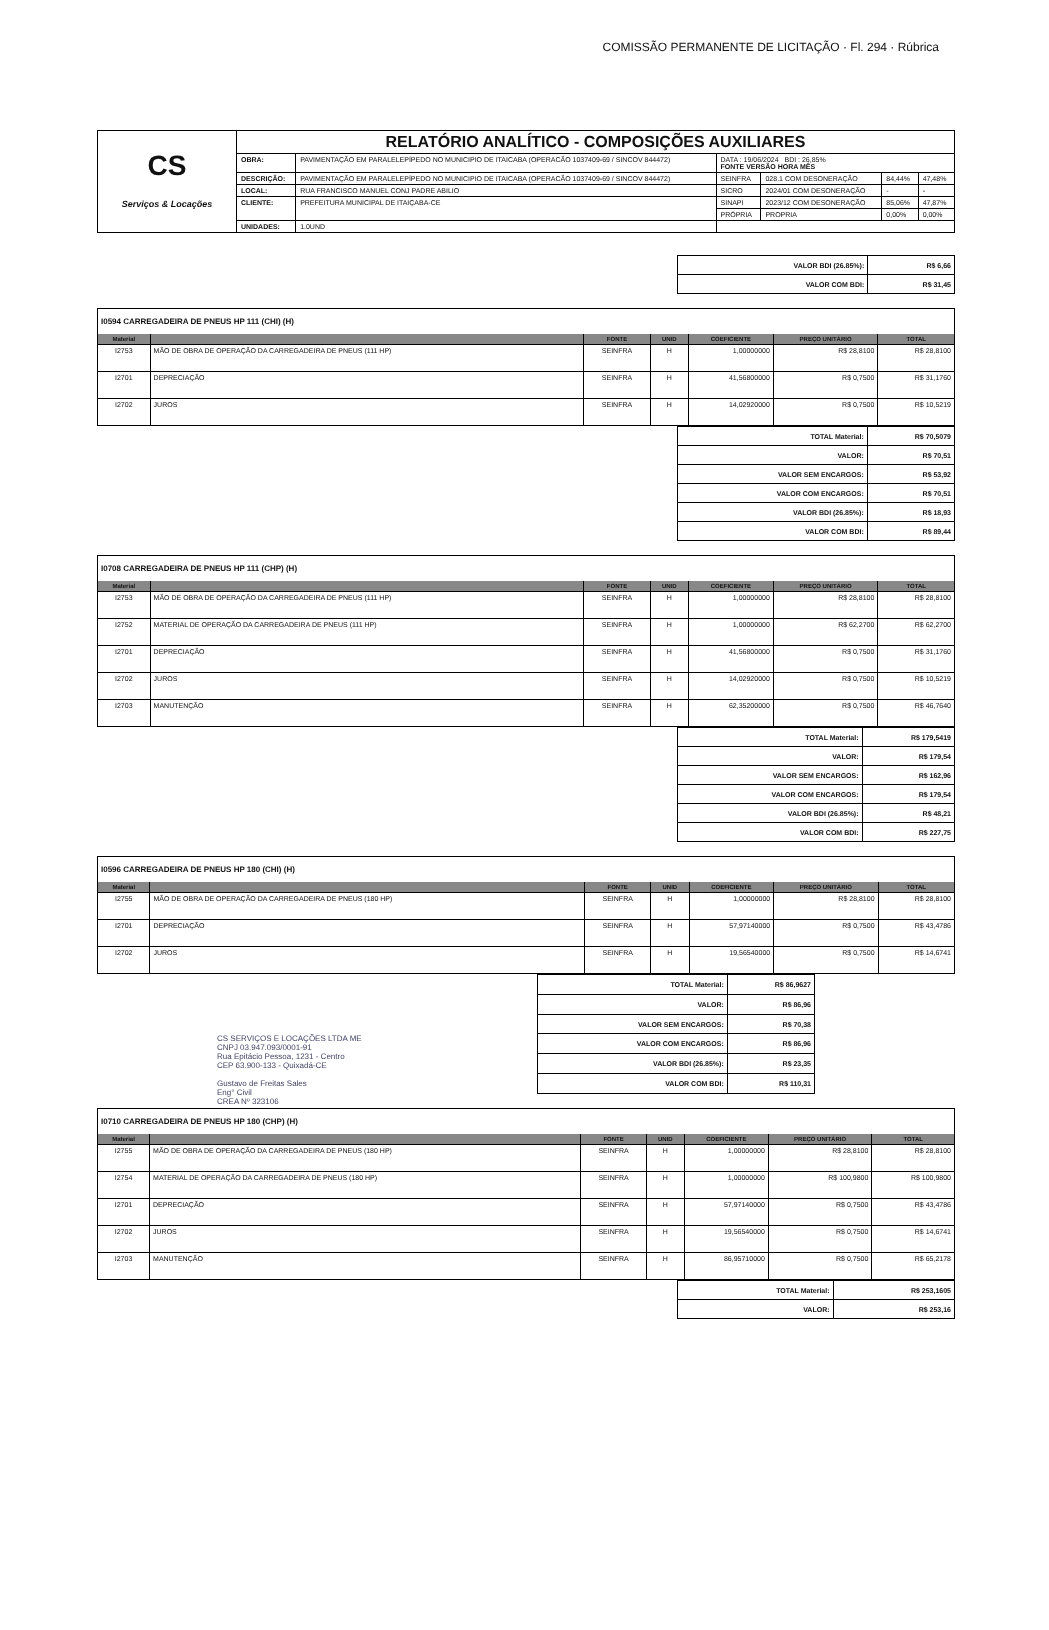COMISSÃO PERMANENTE DE LICITAÇÃO · Fl. 294 · Rúbrica
| CS Serviços & Locações | RELATÓRIO ANALÍTICO - COMPOSIÇÕES AUXILIARES | | | | | |
| | OBRA: | PAVIMENTAÇÃO EM PARALELEPÍPEDO NO MUNICIPIO DE ITAICABA (OPERACÃO 1037409-69 / SINCOV 844472) | DATA : 19/06/2024 BDI : 26,85% FONTE VERSÃO HORA MÊS | | | |
| | DESCRIÇÃO: | PAVIMENTAÇÃO EM PARALELEPÍPEDO NO MUNICIPIO DE ITAICABA (OPERACÃO 1037409-69 / SINCOV 844472) | SEINFRA | 028.1 COM DESONERAÇÃO | 84,44% | 47,48% |
| | LOCAL: | RUA FRANCISCO MANUEL CONJ PADRE ABILIO | SICRO | 2024/01 COM DESONERAÇÃO | - | - |
| | CLIENTE: | PREFEITURA MUNICIPAL DE ITAIÇABA-CE | SINAPI | 2023/12 COM DESONERAÇÃO | 85,06% | 47,87% |
| | | | PRÓPRIA | PROPRIA | 0,00% | 0,00% |
| | UNIDADES: | 1.0UND | | | | |
| VALOR BDI (26.85%): | R$ 6,66 |
| VALOR COM BDI: | R$ 31,45 |
| I0594 CARREGADEIRA DE PNEUS HP 111 (CHI) (H) | | | | | | |
| Material | | FONTE | UNID | COEFICIENTE | PREÇO UNITÁRIO | TOTAL |
| I2753 | MÃO DE OBRA DE OPERAÇÃO DA CARREGADEIRA DE PNEUS (111 HP) | SEINFRA | H | 1,00000000 | R$ 28,8100 | R$ 28,8100 |
| I2701 | DEPRECIAÇÃO | SEINFRA | H | 41,56800000 | R$ 0,7500 | R$ 31,1760 |
| I2702 | JUROS | SEINFRA | H | 14,02920000 | R$ 0,7500 | R$ 10,5219 |
| TOTAL Material: | R$ 70,5079 |
| VALOR: | R$ 70,51 |
| VALOR SEM ENCARGOS: | R$ 53,92 |
| VALOR COM ENCARGOS: | R$ 70,51 |
| VALOR BDI (26.85%): | R$ 18,93 |
| VALOR COM BDI: | R$ 89,44 |
| I0708 CARREGADEIRA DE PNEUS HP 111 (CHP) (H) | | | | | | |
| Material | | FONTE | UNID | COEFICIENTE | PREÇO UNITÁRIO | TOTAL |
| I2753 | MÃO DE OBRA DE OPERAÇÃO DA CARREGADEIRA DE PNEUS (111 HP) | SEINFRA | H | 1,00000000 | R$ 28,8100 | R$ 28,8100 |
| I2752 | MATERIAL DE OPERAÇÃO DA CARREGADEIRA DE PNEUS (111 HP) | SEINFRA | H | 1,00000000 | R$ 62,2700 | R$ 62,2700 |
| I2701 | DEPRECIAÇÃO | SEINFRA | H | 41,56800000 | R$ 0,7500 | R$ 31,1760 |
| I2702 | JUROS | SEINFRA | H | 14,02920000 | R$ 0,7500 | R$ 10,5219 |
| I2703 | MANUTENÇÃO | SEINFRA | H | 62,35200000 | R$ 0,7500 | R$ 46,7640 |
| TOTAL Material: | R$ 179,5419 |
| VALOR: | R$ 179,54 |
| VALOR SEM ENCARGOS: | R$ 162,96 |
| VALOR COM ENCARGOS: | R$ 179,54 |
| VALOR BDI (26.85%): | R$ 48,21 |
| VALOR COM BDI: | R$ 227,75 |
| I0596 CARREGADEIRA DE PNEUS HP 180 (CHI) (H) | | | | | | |
| Material | | FONTE | UNID | COEFICIENTE | PREÇO UNITÁRIO | TOTAL |
| I2755 | MÃO DE OBRA DE OPERAÇÃO DA CARREGADEIRA DE PNEUS (180 HP) | SEINFRA | H | 1,00000000 | R$ 28,8100 | R$ 28,8100 |
| I2701 | DEPRECIAÇÃO | SEINFRA | H | 57,97140000 | R$ 0,7500 | R$ 43,4786 |
| I2702 | JUROS | SEINFRA | H | 19,56540000 | R$ 0,7500 | R$ 14,6741 |
CS SERVIÇOS E LOCAÇÕES LTDA ME
CNPJ 03.947.093/0001-91
Rua Epitácio Pessoa, 1231 - Centro
CEP 63.900-133 - Quixadá-CE
Gustavo de Freitas Sales
Eng° Civil
CREA Nº 323106
| TOTAL Material: | R$ 86,9627 |
| VALOR: | R$ 86,96 |
| VALOR SEM ENCARGOS: | R$ 70,38 |
| VALOR COM ENCARGOS: | R$ 86,96 |
| VALOR BDI (26.85%): | R$ 23,35 |
| VALOR COM BDI: | R$ 110,31 |
| I0710 CARREGADEIRA DE PNEUS HP 180 (CHP) (H) | | | | | | |
| Material | | FONTE | UNID | COEFICIENTE | PREÇO UNITÁRIO | TOTAL |
| I2755 | MÃO DE OBRA DE OPERAÇÃO DA CARREGADEIRA DE PNEUS (180 HP) | SEINFRA | H | 1,00000000 | R$ 28,8100 | R$ 28,8100 |
| I2754 | MATERIAL DE OPERAÇÃO DA CARREGADEIRA DE PNEUS (180 HP) | SEINFRA | H | 1,00000000 | R$ 100,9800 | R$ 100,9800 |
| I2701 | DEPRECIAÇÃO | SEINFRA | H | 57,97140000 | R$ 0,7500 | R$ 43,4786 |
| I2702 | JUROS | SEINFRA | H | 19,56540000 | R$ 0,7500 | R$ 14,6741 |
| I2703 | MANUTENÇÃO | SEINFRA | H | 86,95710000 | R$ 0,7500 | R$ 65,2178 |
| TOTAL Material: | R$ 253,1605 |
| VALOR: | R$ 253,16 |